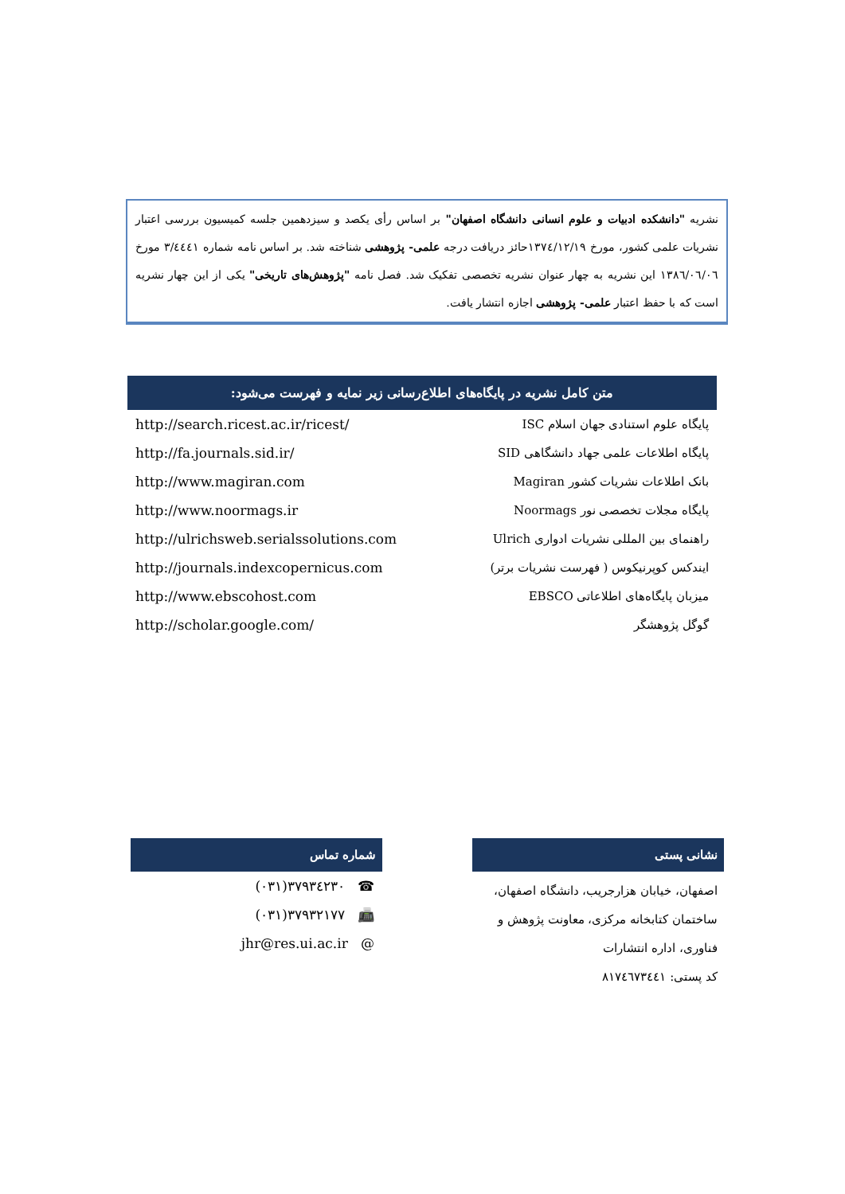نشریه "دانشکده ادبیات و علوم انسانی دانشگاه اصفهان" بر اساس رأی یکصد و سیزدهمین جلسه کمیسیون بررسی اعتبار نشریات علمی کشور، مورخ ۱۳۷٤/۱۲/۱۹حائز دریافت درجه علمی- پژوهشی شناخته شد. بر اساس نامه شماره ۳/٤٤٤۱ مورخ ۱۳۸٦/۰٦/۰٦ این نشریه به چهار عنوان نشریه تخصصی تفکیک شد. فصل نامه "پژوهش‌های تاریخی" یکی از این چهار نشریه است که با حفظ اعتبار علمی- پژوهشی اجازه انتشار یافت.
متن کامل نشریه در پایگاه‌های اطلاع‌رسانی زیر نمایه و فهرست می‌شود:
| http://search.ricest.ac.ir/ricest/ | پایگاه علوم استنادی جهان اسلام ISC |
| http://fa.journals.sid.ir/ | پایگاه اطلاعات علمی جهاد دانشگاهی SID |
| http://www.magiran.com | بانک اطلاعات نشریات کشور Magiran |
| http://www.noormags.ir | پایگاه مجلات تخصصی نور Noormags |
| http://ulrichsweb.serialssolutions.com | راهنمای بین المللی نشریات ادواری Ulrich |
| http://journals.indexcopernicus.com | ایندکس کوپرنیکوس ( فهرست نشریات برتر) |
| http://www.ebscohost.com | میزبان پایگاه‌های اطلاعاتی EBSCO |
| http://scholar.google.com/ | گوگل پژوهشگر |
شماره تماس
| (۰۳۱)۳۷۹۳٤۲۳۰ ☎ |
| (۰۳۱)۳۷۹۳۲۱۷۷ 📠 |
| jhr@res.ui.ac.ir @ |
نشانی پستی
اصفهان، خیابان هزارجریب، دانشگاه اصفهان،
ساختمان کتابخانه مرکزی، معاونت پژوهش و
فناوری، اداره انتشارات
کد پستی: ۸۱۷٤٦۷۳٤٤۱